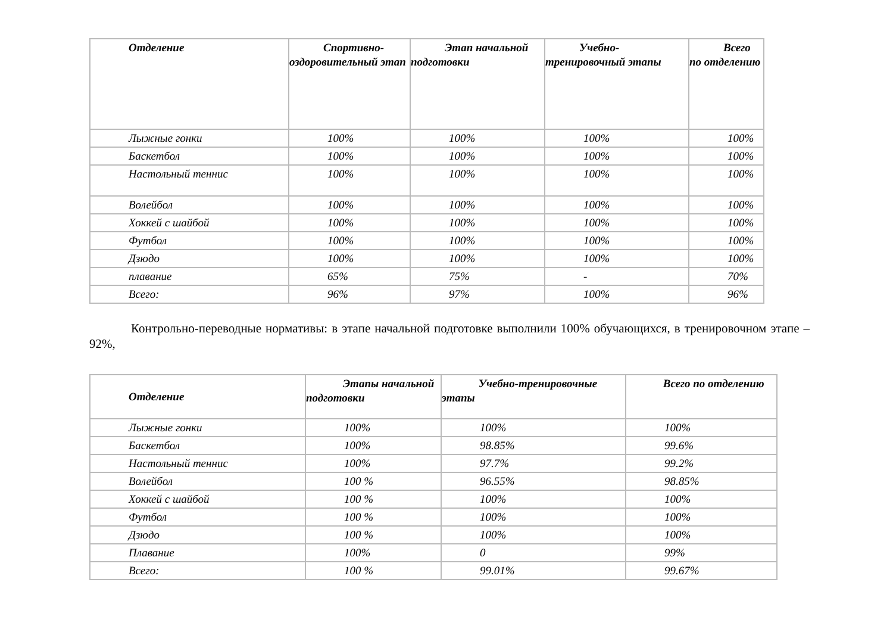| Отделение | Спортивно-оздоровительный этап | Этап начальной подготовки | Учебно-тренировочный этапы | Всего по отделению |
| --- | --- | --- | --- | --- |
| Лыжные гонки | 100% | 100% | 100% | 100% |
| Баскетбол | 100% | 100% | 100% | 100% |
| Настольный теннис | 100% | 100% | 100% | 100% |
| Волейбол | 100% | 100% | 100% | 100% |
| Хоккей с шайбой | 100% | 100% | 100% | 100% |
| Футбол | 100% | 100% | 100% | 100% |
| Дзюдо | 100% | 100% | 100% | 100% |
| плавание | 65% | 75% | - | 70% |
| Всего: | 96% | 97% | 100% | 96% |
Контрольно-переводные нормативы: в этапе начальной подготовке выполнили 100% обучающихся, в тренировочном этапе – 92%,
| Отделение | Этапы начальной подготовки | Учебно-тренировочные этапы | Всего по отделению |
| --- | --- | --- | --- |
| Лыжные гонки | 100% | 100% | 100% |
| Баскетбол | 100% | 98.85% | 99.6% |
| Настольный теннис | 100% | 97.7% | 99.2% |
| Волейбол | 100 % | 96.55% | 98.85% |
| Хоккей с шайбой | 100 % | 100% | 100% |
| Футбол | 100 % | 100% | 100% |
| Дзюдо | 100 % | 100% | 100% |
| Плавание | 100% | 0 | 99% |
| Всего: | 100 % | 99.01% | 99.67% |